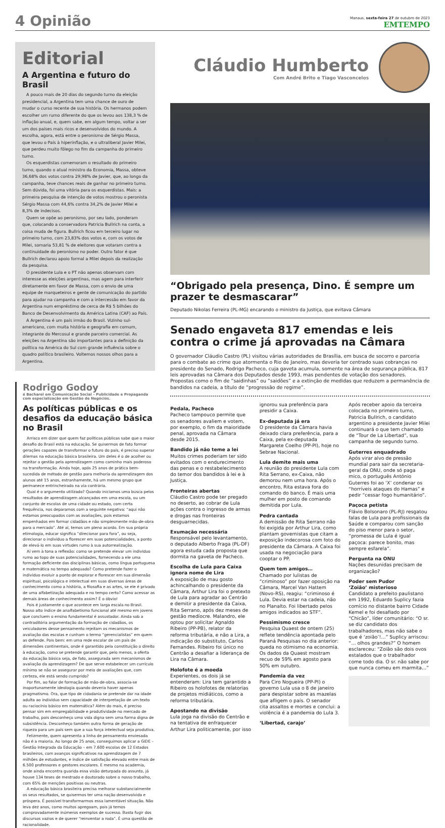4 Opinião
Manaus, sexta-feira 27 de outubro de 2023
EMTEMPO
Editorial
A Argentina e futuro do Brasil
A pouco mais de 20 dias do segundo turno da eleição presidencial, a Argentina tem uma chance de ouro de mudar o curso recente de sua história. Os hermanos podem escolher um rumo diferente do que os levou aos 138,3 % de inflação anual, e, quem sabe, em algum tempo, voltar a ser um dos países mais ricos e desenvolvidos do mundo. A escolha, agora, está entre o peronismo de Sérgio Massa, que levou o País à hiperinflação, e o ultraliberal Javier Milei, que perdeu muito fôlego no fim da campanha do primeiro turno.
Os esquerdistas comemoram o resultado do primeiro turno, quando o atual ministro da Economia, Massa, obteve 36,68% dos votos contra 29,98% de Javier, que, ao longo da campanha, teve chances reais de ganhar no primeiro turno. Sem dúvida, foi uma vitória para os esquerdistas. Mais: a primeira pesquisa de intenção de votos mostrou o peronista Sérgio Massa com 44,6% contra 34,2% de Javier Milei e 8,3% de indecisos.
Quem se opõe ao peronismo, por seu lado, ponderam que, colocando a conservadora Patricia Bullrich na conta, a coisa muda de figura. Bullrich ficou em terceiro lugar no primeiro turno, com 23,83% dos votos e, com os votos de Milei, somaria 53,81 % de eleitores que votaram contra a continuidade do peronismo no poder. Outro fator é que Bullrich declarou apoio formal a Milei depois da realização da pesquisa.
O presidente Lula e o PT não apenas observam com interesse as eleições argentinas, mas agem para interferir diretamente em favor de Massa, com o envio de uma equipe de marqueteiros e gente de comunicação do partido para ajudar na campanha e com a intercessão em favor da Argentina num empréstimo de cerca de R$ 5 bilhões do Banco de Desenvolvimento da América Latina (CAF) ao País.
A Argentina é um país irmão do Brasil. Vizinho sul-americano, com muita história e geografia em comum, integrante do Mercosul e grande parceiro comercial. As eleições na Argentina são importantes para a definição da política na América do Sul com grande influência sobre o quadro político brasileiro. Voltemos nossos olhos para a Argentina.
Rodrigo Godoy
é Bacharel em Comunicação Social – Publicidade e Propaganda com especialização em Gestão de Negócios.
As políticas públicas e os desafios da educação básica no Brasil
Arrisco em dizer que quem faz políticas públicas sabe que o maior desafio do Brasil está na educação. Se quisermos de fato formar gerações capazes de transformar o futuro do país, é preciso superar dilemas na educação básica brasileira. Um deles é o de acolher ou rejeitar a gestão pela aprendizagem como caminho mais poderoso na transformação. Ainda hoje, após 25 anos de prática bem-sucedida de método de gestão para melhoria da aprendizagem dos alunos até 15 anos, estranhamente, há um mesmo grupo que permanece entrincheirado na via contrária.
Qual é o argumento utilizado? Quando iniciamos uma busca pelos resultados de aprendizagem alcançados em uma escola, ou um conjunto de escolas de uma cidade ou estado, com certa frequência, nos deparamos com a seguinte negativa: “aqui não estamos preocupados com as avaliações, pois estamos empenhados em formar cidadãos e não simplesmente mão-de-obra para o mercado”. Até aí, temos um pleno acordo. Em sua própria etimologia, educar significa “direcionar para fora”, ou seja, direcionar o indivíduo a florescer em suas potencialidades, a ponto de elevá-lo em suas virtudes rumo à sua autorrealização.
Aí vem à tona a reflexão: como se pretende elevar um indivíduo rumo ao topo de suas potencialidades, fornecendo a ele uma formação deficiente das disciplinas básicas, como língua portuguesa e matemática no tempo adequado? Como pretende fazer o indivíduo evoluir a ponto de explorar e florescer em sua dimensão espiritual, psicológica e intelectual em suas diversas áreas de conhecimento como a história, a filosofia e as artes, se ele é privado de uma alfabetização adequada e no tempo certo? Como acessar as demais áreas de conhecimento assim? É o óbvio!
Pois é justamente o que acontece em larga escala no Brasil. Nosso alto índice de analfabetismo funcional até mesmo em jovens que concluem o ensino fundamental é assustador. Ainda sob a contraditória argumentação da formação de cidadãos, os veiculadores desse pensamento rejeitam os mecanismos de avaliação das escolas e cunham o termo “gerencialistas” em quem as defende. Pois bem: em uma rede escolar de um país de dimensões continentais, onde é garantido pela constituição o direito à educação, como se pretende garantir que, pelo menos, a oferta da educação básica seja, de fato, assegurada sem mecanismos de avaliação da aprendizagem? De que serve estabelecer um currículo mínimo se não se assegurar por meio de avaliações que, com certeza, ele está sendo cumprido?
Por fim, ao falar de formação de mão-de-obra, associa-se inoportunamente ideologia quando deveria haver apenas pragmatismo. Ora, que tipo de cidadania se pretende dar na idade adulta ao indivíduo sem capacidade de interpretação de um texto ou raciocínio básico em matemática? Além do mais, é preciso pensar sim em empregabilidade e produtividade no mercado de trabalho, pois desconheço uma vida digna sem uma forma digna de subsistência. Desconheço também outra forma de geração de riqueza para um país sem que a sua força intelectual seja produtiva.
Felizmente, quem apresenta a linha de pensamento enviesada não é a maioria. Ao longo de 25 anos, conseguimos aplicar a GIDE – Gestão Integrada da Educação – em 7.600 escolas de 12 Estados brasileiros, com avanços significativos na aprendizagem de 7 milhões de estudantes, e índice de satisfação elevado entre mais de 6.500 professores e gestores escolares. E mesmo na academia, onde ainda encontra guarida essa visão deturpada do assunto, já houve 134 teses de mestrado e doutorado sobre o nosso trabalho, com 65% de menções positivas ou neutras.
A educação básica brasileira precisa melhorar substancialmente os seus resultados, se quisermos ter uma nação desenvolvida e próspera. É possível transformarmos essa lamentável situação. Não leva dez anos, como muitos apregoam, pois já temos comprovadamente inúmeros exemplos de sucesso. Basta fugir dos discursos vazios e de querer “reinventar a roda”. É uma questão de racionalidade.
Cláudio Humberto
Com André Brito e Tiago Vasconcelos
“Obrigado pela presença, Dino. É sempre um prazer te desmascarar”
Deputado Nikolas Ferreira (PL-MG) encarando o ministro da Justiça, que evitava Câmara
Senado engaveta 817 emendas e leis contra o crime já aprovadas na Câmara
O governador Cláudio Castro (PL) visitou várias autoridades de Brasília, em busca de socorro e parceria para o combate ao crime que atormenta o Rio de Janeiro, mas deveria ter centrado suas cobranças no presidente do Senado, Rodrigo Pacheco, cuja gaveta acumula, somente na área de segurança pública, 817 leis aprovadas na Câmara dos Deputados desde 1993, mas pendentes de votação dos senadores. Propostas como o fim de “saidinhas” ou “saidões” e a extinção de medidas que reduzem a permanência de bandidos na cadeia, a título de “progressão de regime”.
Pedala, Pacheco
Pacheco tampouco permite que os senadores avaliem e votem, por exemplo, o fim da maioridade penal, aprovada na Câmara desde 2015.
Bandido já não teme a lei
Muitos crimes poderiam ter sido evitados com o endurecimento das penas e o restabelecimento do temor dos bandidos à lei e à Justiça.
Fronteiras abertas
Cláudio Castro pode ter pregado no deserto, ao cobrar de Lula ações contra o ingresso de armas e drogas nas fronteiras desguarnecidas.
Exumação necessária
Responsável pelo levantamento, o deputado Alberto Fraga (PL-DF) agora estuda cada proposta que dormita na gaveta de Pacheco.
Escolha de Lula para Caixa ignora nome de Lira
A exposição de mau gosto achincalhando o presidente da Câmara, Arthur Lira foi o pretexto de Lula para agradar ao Centrão e demitir a presidente da Caixa, Rita Serrano, após dez meses de gestão medíocre. Malandro, ele optou por solicitar Agnaldo Ribeiro (PP-PB), relator da reforma tributária, e não a Lira, a indicação do substituto, Carlos Fernandes. Ribeiro foi único no Centrão a desafiar a liderança de Lira na Câmara.
Holofote é a moeda
Experientes, os dois já se entenderam: Lira tem garantido a Ribeiro os holofotes de relatorias de projetos midiáticos, como a reforma tributária.
Apostando na divisão
Lula joga na divisão do Centrão e na tentativa de enfraquecer Arthur Lira politicamente, por isso ignorou sua preferência para presidir a Caixa.
Ex-deputada já era
O presidente da Câmara havia deixado clara preferência, para a Caixa, pela ex-deputada Margarete Coelho (PP-PI), hoje no Sebrae Nacional.
Lula demite mais uma
A reunião do presidente Lula com Rita Serrano, ex-Caixa, não demorou nem uma hora. Após o encontro, Rita estava fora do comando do banco. É mais uma mulher em posto de comando demitida por Lula.
Pedra cantada
A demissão de Rita Serrano não foi exigida por Arthur Lira, como plantam governistas que citam a exposição indecorosa com foto do presidente da Câmara. A Caixa foi usada na negociação para cooptar o PP.
Quem tem amigos…
Chamado por lulistas de “criminoso” por fazer oposição na Câmara, Marcel Van Hattem (Novo-RS), reagiu: “criminoso é Lula. Devia estar na cadeia, não no Planalto. Foi libertado pelos amigos indicados ao STF”.
Pessimismo cresce
Pesquisa Quaest de ontem (25) reflete tendência apontada pelo Paraná Pesquisas no dia anterior: queda no otimismo na economia. Os dados da Quaest mostram recuo de 59% em agosto para 50% em outubro.
Pandemia da vez
Para Ciro Nogueira (PP-PI) o governo Lula usa o 8 de janeiro para despistar sobre as mazelas que afligem o país. O senador cita assaltos e mortes e conclui: a violência é a pandemia do Lula 3.
‘Libertad, carajo’
Após receber apoio da terceira colocada no primeiro turno, Patricia Bullrich, o candidato argentino a presidente Javier Milei continuará o que tem chamado de “Tour de La Libertad”, sua campanha de segundo turno.
Guterres enquadrado
Após virar alvo de pressão mundial para sair da secretaria-geral da ONU, onde só paga mico, o português António Guterres foi ao ‘X’ condenar os “horríveis ataques do Hamas” e pedir “cessar fogo humanitário”.
Paçoca petista
Flávio Bolsonaro (PL-RJ) resgatou falas de Lula para profissionais da Saúde e comparou com sanção do piso menor para o setor, “promessa de Lula é igual paçoca: parece bonito, mas sempre esfarela”.
Pergunta na ONU
Nações desunidas precisam de organização?
Poder sem Pudor
‘Zoião’ misterioso
Candidato a prefeito paulistano em 1992, Eduardo Suplicy fazia comício no distante bairro Cidade Kemel e foi desafiado por “Chicão”, líder comunitário: “O sr. se diz candidato dos trabalhadores, mas não sabe o que é ‘zoião’!…” Suplicy arriscou: “… olhos grandes?” O homem esclareceu: “Zoião são dois ovos estalados que o trabalhador come todo dia. O sr. não sabe por que nunca comeu em marmita…”